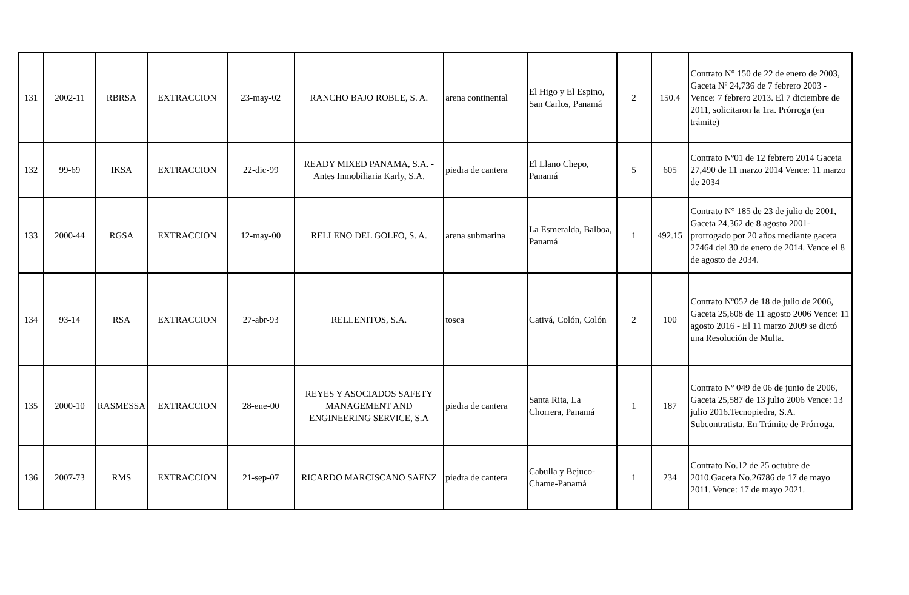| 131 | 2002-11 | RBRSA | EXTRACCION | 23-may-02 | RANCHO BAJO ROBLE, S. A. | arena continental | El Higo y El Espino, San Carlos, Panamá | 2 | 150.4 | Contrato N° 150 de 22 de enero de 2003, Gaceta Nº 24,736 de 7 febrero 2003 - Vence: 7 febrero 2013. El 7 diciembre de 2011, solicitaron la 1ra. Prórroga (en trámite) |
| 132 | 99-69 | IKSA | EXTRACCION | 22-dic-99 | READY MIXED PANAMA, S.A. - Antes Inmobiliaria Karly, S.A. | piedra de cantera | El Llano Chepo, Panamá | 5 | 605 | Contrato Nº01 de 12 febrero 2014 Gaceta 27,490 de 11 marzo 2014 Vence: 11 marzo de 2034 |
| 133 | 2000-44 | RGSA | EXTRACCION | 12-may-00 | RELLENO DEL GOLFO, S. A. | arena submarina | La Esmeralda, Balboa, Panamá | 1 | 492.15 | Contrato N° 185 de 23 de julio de 2001, Gaceta 24,362 de 8 agosto 2001- prorrogado por 20 años mediante gaceta 27464 del 30 de enero de 2014. Vence el 8 de agosto de 2034. |
| 134 | 93-14 | RSA | EXTRACCION | 27-abr-93 | RELLENITOS, S.A. | tosca | Cativá, Colón, Colón | 2 | 100 | Contrato Nº052 de 18 de julio de 2006, Gaceta 25,608 de 11 agosto 2006 Vence: 11 agosto 2016 - El 11 marzo 2009 se dictó una Resolución de Multa. |
| 135 | 2000-10 | RASMESSA | EXTRACCION | 28-ene-00 | REYES Y ASOCIADOS SAFETY MANAGEMENT AND ENGINEERING SERVICE, S.A | piedra de cantera | Santa Rita, La Chorrera, Panamá | 1 | 187 | Contrato Nº 049 de 06 de junio de 2006, Gaceta 25,587 de 13 julio 2006 Vence: 13 julio 2016.Tecnopiedra, S.A. Subcontratista. En Trámite de Prórroga. |
| 136 | 2007-73 | RMS | EXTRACCION | 21-sep-07 | RICARDO MARCISCANO SAENZ | piedra de cantera | Cabulla y Bejuco-Chame-Panamá | 1 | 234 | Contrato No.12 de 25 octubre de 2010.Gaceta No.26786 de 17 de mayo 2011. Vence: 17 de mayo 2021. |